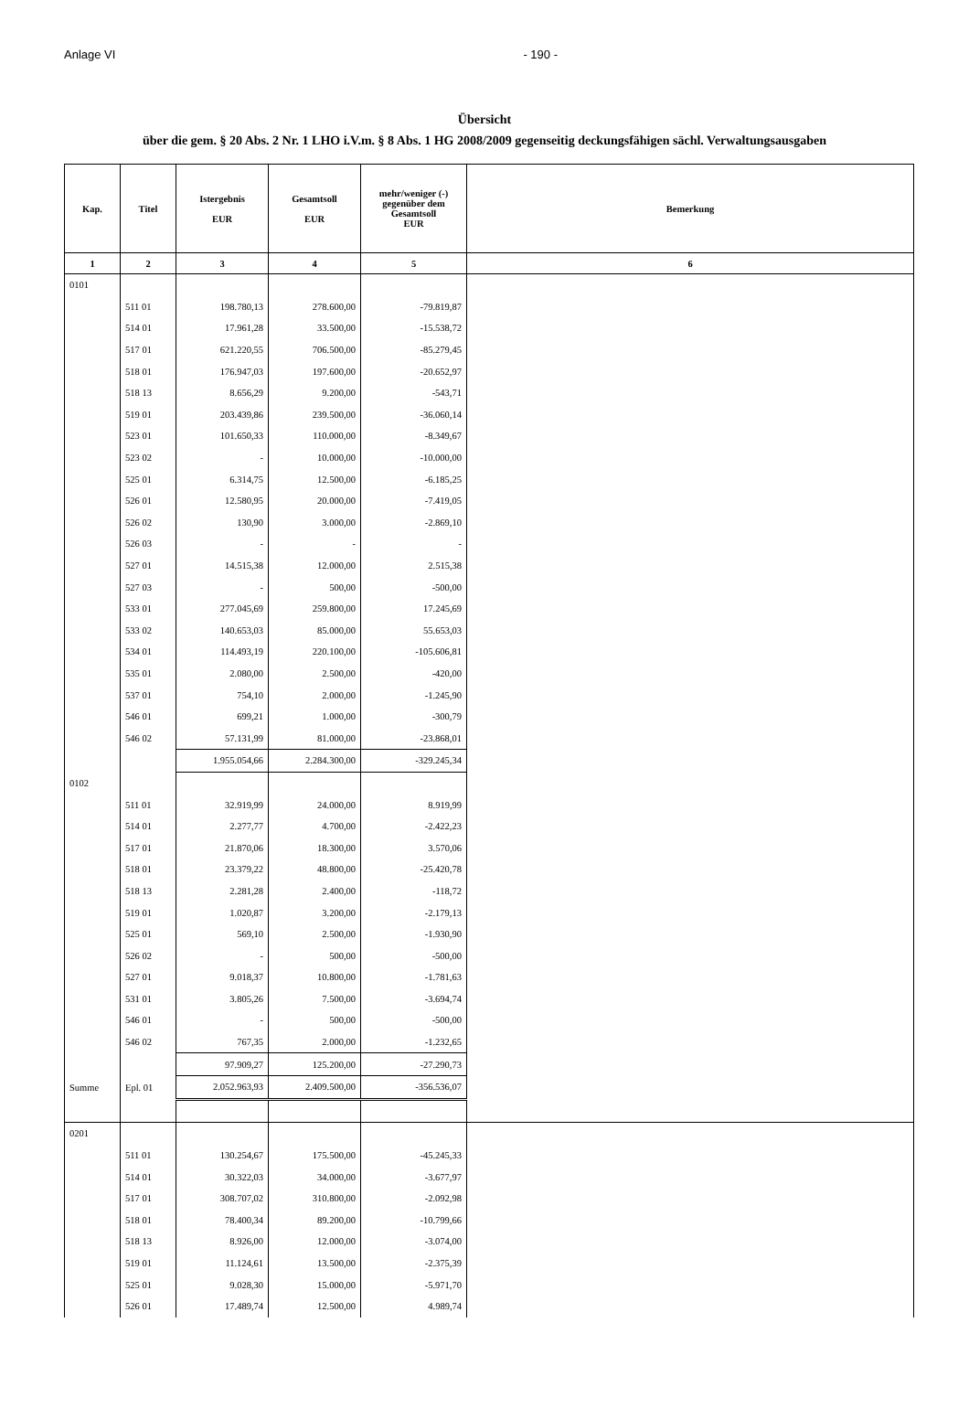Anlage VI - 190 -
Übersicht
über die gem. § 20 Abs. 2 Nr. 1 LHO i.V.m. § 8 Abs. 1 HG 2008/2009 gegenseitig deckungsfähigen sächl. Verwaltungsausgaben
| Kap. | Titel | Istergebnis EUR | Gesamtsoll EUR | mehr/weniger (-) gegenüber dem Gesamtsoll EUR | Bemerkung |
| --- | --- | --- | --- | --- | --- |
| 1 | 2 | 3 | 4 | 5 | 6 |
| 0101 | | | | | |
| | 511 01 | 198.780,13 | 278.600,00 | -79.819,87 | |
| | 514 01 | 17.961,28 | 33.500,00 | -15.538,72 | |
| | 517 01 | 621.220,55 | 706.500,00 | -85.279,45 | |
| | 518 01 | 176.947,03 | 197.600,00 | -20.652,97 | |
| | 518 13 | 8.656,29 | 9.200,00 | -543,71 | |
| | 519 01 | 203.439,86 | 239.500,00 | -36.060,14 | |
| | 523 01 | 101.650,33 | 110.000,00 | -8.349,67 | |
| | 523 02 | - | 10.000,00 | -10.000,00 | |
| | 525 01 | 6.314,75 | 12.500,00 | -6.185,25 | |
| | 526 01 | 12.580,95 | 20.000,00 | -7.419,05 | |
| | 526 02 | 130,90 | 3.000,00 | -2.869,10 | |
| | 526 03 | - | - | - | |
| | 527 01 | 14.515,38 | 12.000,00 | 2.515,38 | |
| | 527 03 | - | 500,00 | -500,00 | |
| | 533 01 | 277.045,69 | 259.800,00 | 17.245,69 | |
| | 533 02 | 140.653,03 | 85.000,00 | 55.653,03 | |
| | 534 01 | 114.493,19 | 220.100,00 | -105.606,81 | |
| | 535 01 | 2.080,00 | 2.500,00 | -420,00 | |
| | 537 01 | 754,10 | 2.000,00 | -1.245,90 | |
| | 546 01 | 699,21 | 1.000,00 | -300,79 | |
| | 546 02 | 57.131,99 | 81.000,00 | -23.868,01 | |
| | | 1.955.054,66 | 2.284.300,00 | -329.245,34 | |
| 0102 | | | | | |
| | 511 01 | 32.919,99 | 24.000,00 | 8.919,99 | |
| | 514 01 | 2.277,77 | 4.700,00 | -2.422,23 | |
| | 517 01 | 21.870,06 | 18.300,00 | 3.570,06 | |
| | 518 01 | 23.379,22 | 48.800,00 | -25.420,78 | |
| | 518 13 | 2.281,28 | 2.400,00 | -118,72 | |
| | 519 01 | 1.020,87 | 3.200,00 | -2.179,13 | |
| | 525 01 | 569,10 | 2.500,00 | -1.930,90 | |
| | 526 02 | - | 500,00 | -500,00 | |
| | 527 01 | 9.018,37 | 10.800,00 | -1.781,63 | |
| | 531 01 | 3.805,26 | 7.500,00 | -3.694,74 | |
| | 546 01 | - | 500,00 | -500,00 | |
| | 546 02 | 767,35 | 2.000,00 | -1.232,65 | |
| | | 97.909,27 | 125.200,00 | -27.290,73 | |
| Summe | Epl. 01 | 2.052.963,93 | 2.409.500,00 | -356.536,07 | |
| 0201 | | | | | |
| | 511 01 | 130.254,67 | 175.500,00 | -45.245,33 | |
| | 514 01 | 30.322,03 | 34.000,00 | -3.677,97 | |
| | 517 01 | 308.707,02 | 310.800,00 | -2.092,98 | |
| | 518 01 | 78.400,34 | 89.200,00 | -10.799,66 | |
| | 518 13 | 8.926,00 | 12.000,00 | -3.074,00 | |
| | 519 01 | 11.124,61 | 13.500,00 | -2.375,39 | |
| | 525 01 | 9.028,30 | 15.000,00 | -5.971,70 | |
| | 526 01 | 17.489,74 | 12.500,00 | 4.989,74 | |